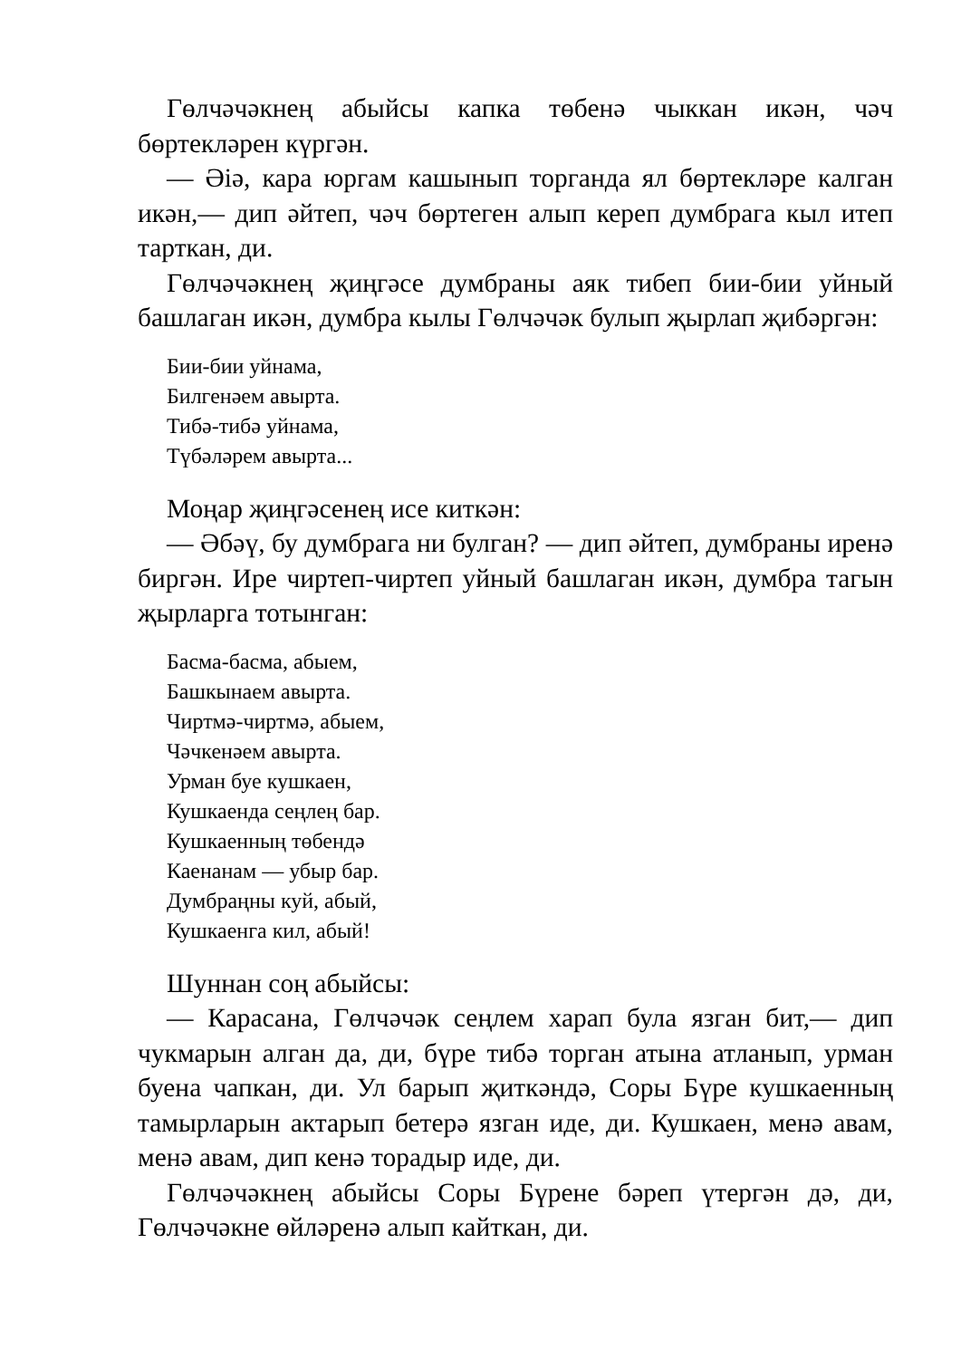Гөлчәчәкнең абыйсы капка төбенә чыккан икән, чәч бөртекләрен күргән.
— Әiә, кара юргам кашынып торганда ял бөртекләре калган икән,— дип әйтеп, чәч бөртеген алып кереп думбрага кыл итеп тарткан, ди.
Гөлчәчәкнең җиңгәсе думбраны аяк тибеп бии-бии уйный башлаган икән, думбра кылы Гөлчәчәк булып җырлап җибәргән:
Бии-бии уйнама,
Билгенәем авырта.
Тибә-тибә уйнама,
Түбәләрем авырта...
Моңар җиңгәсенең исе киткән:
— Әбәү, бу думбрага ни булган? — дип әйтеп, думбраны иренә биргән. Ире чиртеп-чиртеп уйный башлаган икән, думбра тагын җырларга тотынган:
Басма-басма, абыем,
Башкынаем авырта.
Чиртмә-чиртмә, абыем,
Чәчкенәем авырта.
Урман буе кушкаен,
Кушкаенда сеңлең бар.
Кушкаенның төбендә
Каенанам — убыр бар.
Думбраңны куй, абый,
Кушкаенга кил, абый!
Шуннан соң абыйсы:
— Карасана, Гөлчәчәк сеңлем харап була язган бит,— дип чукмарын алган да, ди, бүре тибә торган атына атланып, урман буена чапкан, ди. Ул барып җиткәндә, Соры Бүре кушкаенның тамырларын актарып бетерә язган иде, ди. Кушкаен, менә авам, менә авам, дип кенә торадыр иде, ди.
Гөлчәчәкнең абыйсы Соры Бүрене бәреп үтергән дә, ди, Гөлчәчәкне өйләренә алып кайткан, ди.